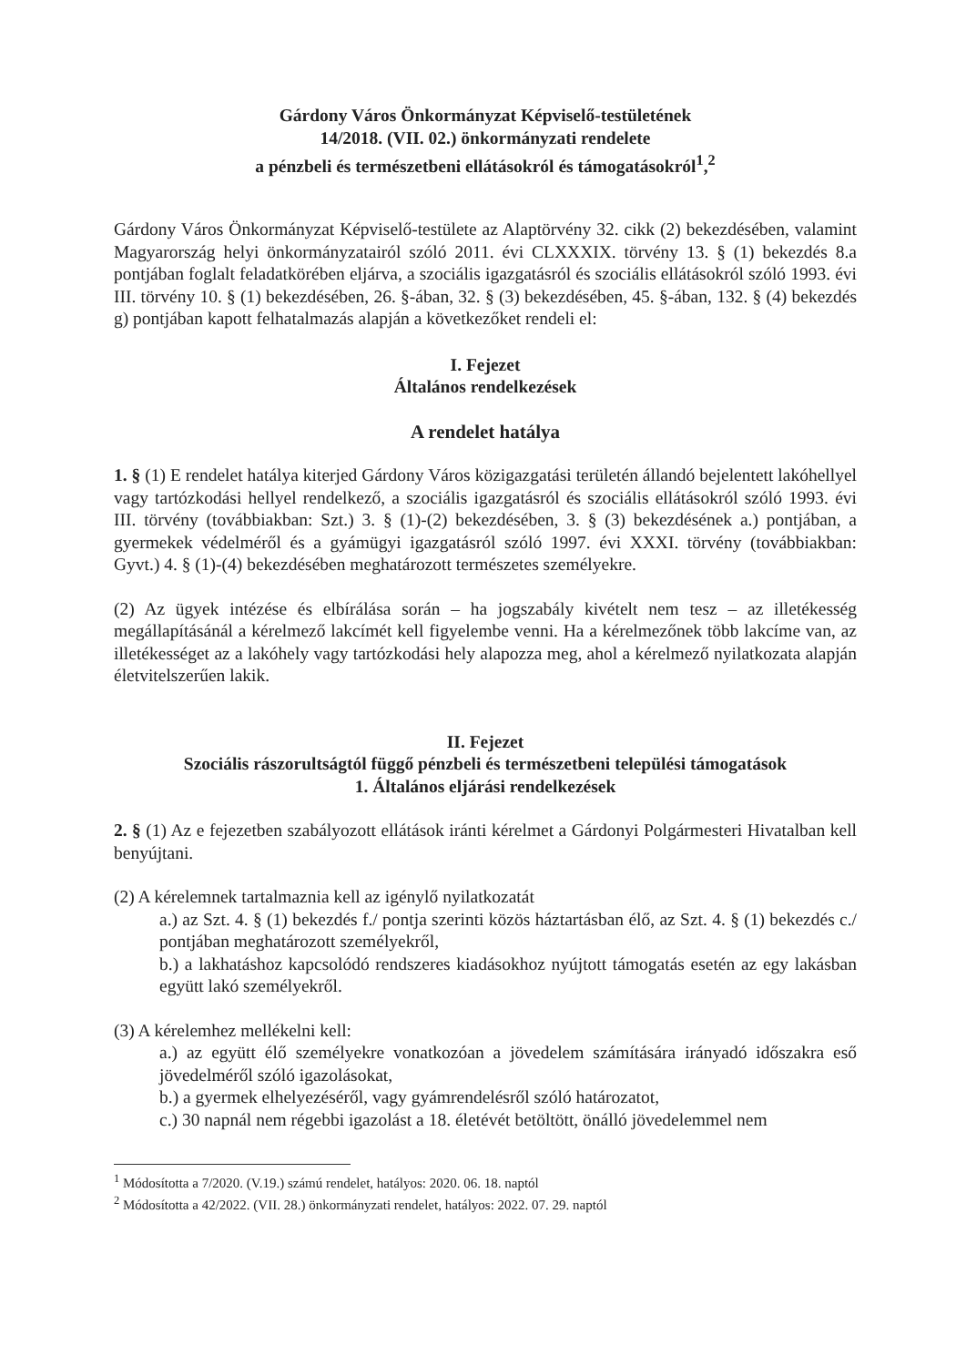Gárdony Város Önkormányzat Képviselő-testületének
14/2018. (VII. 02.) önkormányzati rendelete
a pénzbeli és természetbeni ellátásokról és támogatásokról<sup>1</sup>,<sup>2</sup>
Gárdony Város Önkormányzat Képviselő-testülete az Alaptörvény 32. cikk (2) bekezdésében, valamint Magyarország helyi önkormányzatairól szóló 2011. évi CLXXXIX. törvény 13. § (1) bekezdés 8.a pontjában foglalt feladatkörében eljárva, a szociális igazgatásról és szociális ellátásokról szóló 1993. évi III. törvény 10. § (1) bekezdésében, 26. §-ában, 32. § (3) bekezdésében, 45. §-ában, 132. § (4) bekezdés g) pontjában kapott felhatalmazás alapján a következőket rendeli el:
I. Fejezet
Általános rendelkezések
A rendelet hatálya
1. § (1) E rendelet hatálya kiterjed Gárdony Város közigazgatási területén állandó bejelentett lakóhellyel vagy tartózkodási hellyel rendelkező, a szociális igazgatásról és szociális ellátásokról szóló 1993. évi III. törvény (továbbiakban: Szt.) 3. § (1)-(2) bekezdésében, 3. § (3) bekezdésének a.) pontjában, a gyermekek védelméről és a gyámügyi igazgatásról szóló 1997. évi XXXI. törvény (továbbiakban: Gyvt.) 4. § (1)-(4) bekezdésében meghatározott természetes személyekre.
(2) Az ügyek intézése és elbírálása során – ha jogszabály kivételt nem tesz – az illetékesség megállapításánál a kérelmező lakcímét kell figyelembe venni. Ha a kérelmezőnek több lakcíme van, az illetékességet az a lakóhely vagy tartózkodási hely alapozza meg, ahol a kérelmező nyilatkozata alapján életvitelszerűen lakik.
II. Fejezet
Szociális rászorultságtól függő pénzbeli és természetbeni települési támogatások
1. Általános eljárási rendelkezések
2. § (1) Az e fejezetben szabályozott ellátások iránti kérelmet a Gárdonyi Polgármesteri Hivatalban kell benyújtani.
(2) A kérelemnek tartalmaznia kell az igénylő nyilatkozatát
a.) az Szt. 4. § (1) bekezdés f./ pontja szerinti közös háztartásban élő, az Szt. 4. § (1) bekezdés c./ pontjában meghatározott személyekről,
b.) a lakhatáshoz kapcsolódó rendszeres kiadásokhoz nyújtott támogatás esetén az egy lakásban együtt lakó személyekről.
(3) A kérelemhez mellékelni kell:
a.) az együtt élő személyekre vonatkozóan a jövedelem számítására irányadó időszakra eső jövedelméről szóló igazolásokat,
b.) a gyermek elhelyezéséről, vagy gyámrendelésről szóló határozatot,
c.) 30 napnál nem régebbi igazolást a 18. életévét betöltött, önálló jövedelemmel nem
<sup>1</sup> Módosította a 7/2020. (V.19.) számú rendelet, hatályos: 2020. 06. 18. naptól
<sup>2</sup> Módosította a 42/2022. (VII. 28.) önkormányzati rendelet, hatályos: 2022. 07. 29. naptól